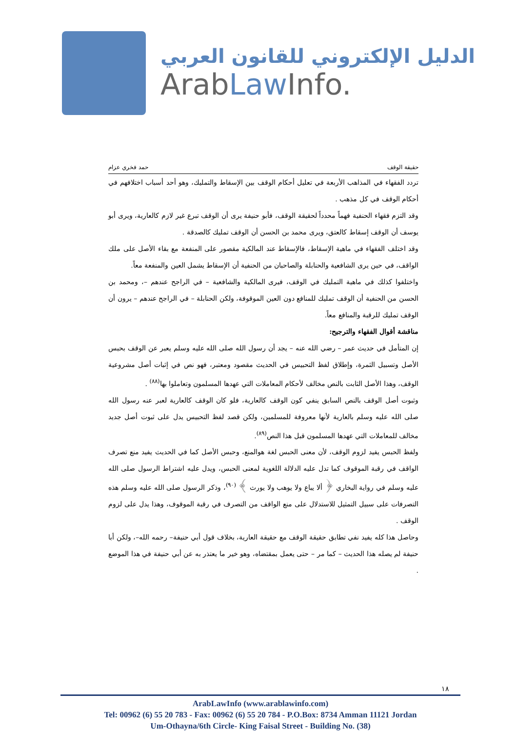الدليل الإلكتروني للقانون العربي
ArabLaw Info.
حقيقة الوقف حمد فخري عزام
تردد الفقهاء في المذاهب الأربعة في تعليل أحكام الوقف بين الإسقاط والتمليك، وهو أحد أسباب اختلافهم في أحكام الوقف في كل مذهب .
وقد التزم فقهاء الحنفية فهماً محدداً لحقيقة الوقف، فأبو حنيفة يرى أن الوقف تبرع غير لازم كالعارية، ويرى أبو يوسف أن الوقف إسقاط كالعتق، ويرى محمد بن الحسن أن الوقف تمليك كالصدقة .
وقد اختلف الفقهاء في ماهية الإسقاط، فالإسقاط عند المالكية مقصور على المنفعة مع بقاء الأصل على ملك الواقف، في حين يرى الشافعية والحنابلة والصاحبان من الحنفية أن الإسقاط يشمل العين والمنفعة معاً.
واختلفوا كذلك في ماهية التمليك في الوقف، فيرى المالكية والشافعية – في الراجح عندهم –، ومحمد بن الحسن من الحنفية أن الوقف تمليك للمنافع دون العين الموقوفة، ولكن الحنابلة – في الراجح عندهم – يرون أن الوقف تمليك للرقبة والمنافع معاً.
مناقشة أقوال الفقهاء والترجيح:
إن المتأمل في حديث عمر – رضي الله عنه – يجد أن رسول الله صلى الله عليه وسلم يعبر عن الوقف بحبس الأصل وتسبيل الثمرة، وإطلاق لفظ التحبيس في الحديث مقصود ومعتبر، فهو نص في إثبات أصل مشروعية الوقف، وهذا الأصل الثابت بالنص مخالف لأحكام المعاملات التي عهدها المسلمون وتعاملوا بها<sup>(٨٨)</sup> .
وثبوت أصل الوقف بالنص السابق ينفي كون الوقف كالعارية، فلو كان الوقف كالعارية لعبر عنه رسول الله صلى الله عليه وسلم بالعارية لأنها معروفة للمسلمين، ولكن قصد لفظ التحبيس يدل على ثبوت أصل جديد مخالف للمعاملات التي عهدها المسلمون قبل هذا النص<sup>(٨٩)</sup>.
ولفظ الحبس يفيد لزوم الوقف، لأن معنى الحبس لغة هوالمنع، وحبس الأصل كما في الحديث يفيد منع تصرف الواقف في رقبة الموقوف كما تدل عليه الدلالة اللغوية لمعنى الحبس، ويدل عليه اشتراط الرسول صلى الله عليه وسلم في رواية البخاري ﴿ ألا يباع ولا يوهب ولا يورث ﴾ <sup>(٩٠)</sup>، وذكر الرسول صلى الله عليه وسلم هذه التصرفات على سبيل التمثيل للاستدلال على منع الواقف من التصرف في رقبة الموقوف، وهذا يدل على لزوم الوقف .
وحاصل هذا كله يفيد نفي تطابق حقيقة الوقف مع حقيقة العارية، بخلاف قول أبي حنيفة– رحمه الله–، ولكن أبا حنيفة لم يصله هذا الحديث – كما مر – حتى يعمل بمقتضاه، وهو خير ما يعتذر به عن أبي حنيفة في هذا الموضع .
١٨
ArabLawInfo (www.arablawinfo.com)
Tel: 00962 (6) 55 20 783 - Fax: 00962 (6) 55 20 784 - P.O.Box: 8734 Amman 11121 Jordan
Um-Othayna/6th Circle- King Faisal Street - Building No. (38)